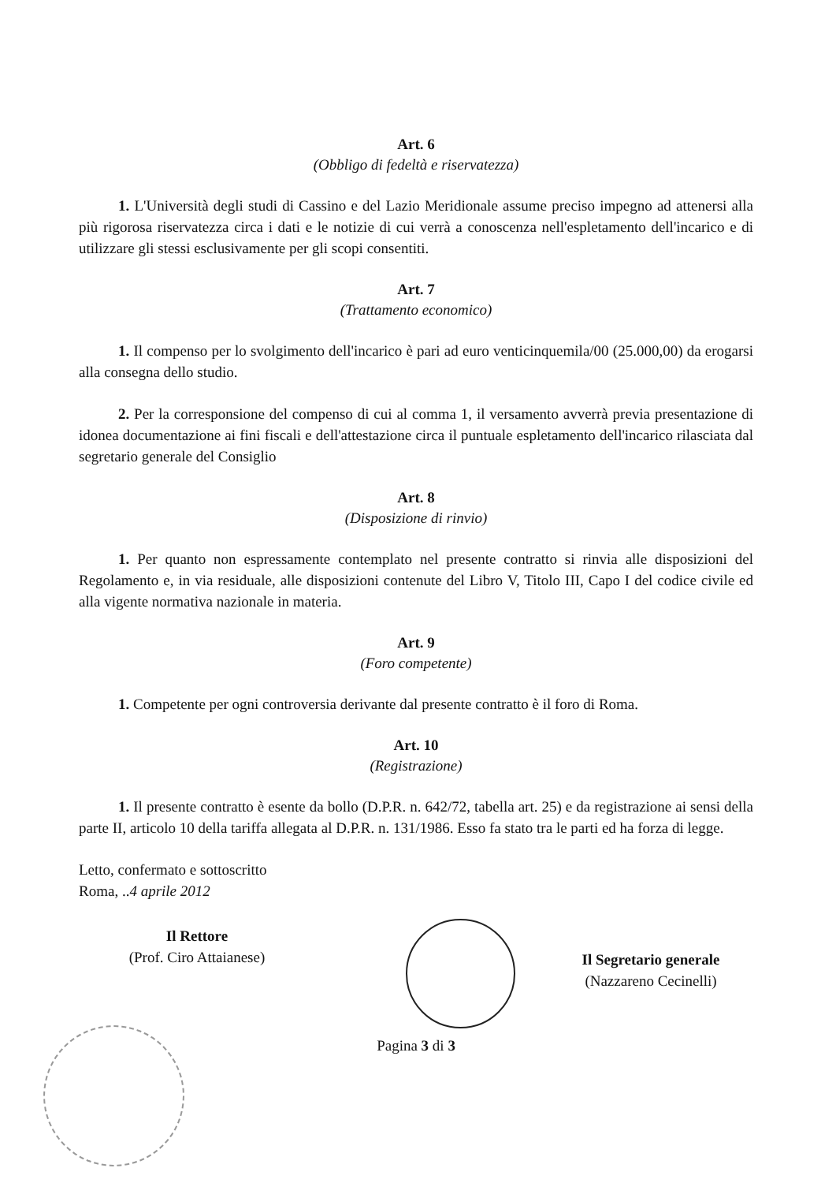Art. 6
(Obbligo di fedeltà e riservatezza)
1. L'Università degli studi di Cassino e del Lazio Meridionale assume preciso impegno ad attenersi alla più rigorosa riservatezza circa i dati e le notizie di cui verrà a conoscenza nell'espletamento dell'incarico e di utilizzare gli stessi esclusivamente per gli scopi consentiti.
Art. 7
(Trattamento economico)
1. Il compenso per lo svolgimento dell'incarico è pari ad euro venticinquemila/00 (25.000,00) da erogarsi alla consegna dello studio.
2. Per la corresponsione del compenso di cui al comma 1, il versamento avverrà previa presentazione di idonea documentazione ai fini fiscali e dell'attestazione circa il puntuale espletamento dell'incarico rilasciata dal segretario generale del Consiglio
Art. 8
(Disposizione di rinvio)
1. Per quanto non espressamente contemplato nel presente contratto si rinvia alle disposizioni del Regolamento e, in via residuale, alle disposizioni contenute del Libro V, Titolo III, Capo I del codice civile ed alla vigente normativa nazionale in materia.
Art. 9
(Foro competente)
1. Competente per ogni controversia derivante dal presente contratto è il foro di Roma.
Art. 10
(Registrazione)
1. Il presente contratto è esente da bollo (D.P.R. n. 642/72, tabella art. 25) e da registrazione ai sensi della parte II, articolo 10 della tariffa allegata al D.P.R. n. 131/1986. Esso fa stato tra le parti ed ha forza di legge.
Letto, confermato e sottoscritto
Roma, ..4 aprile 2012
Il Rettore
(Prof. Ciro Attaianese)
Il Segretario generale
(Nazzareno Cecinelli)
Pagina 3 di 3